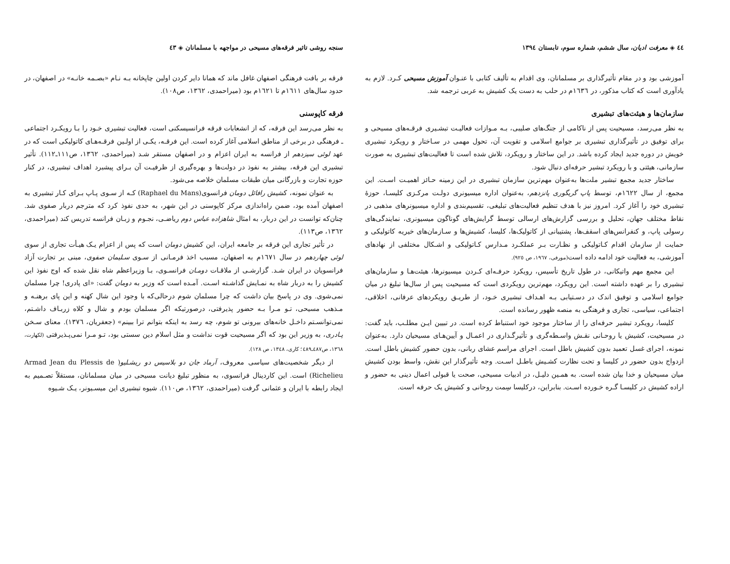سنجه روشی تاثیر فرقه‌های مسیحی در مواجهه با مسلمانان ◈ ٤٣
فرقه بر بافت فرهنگی اصفهان غافل ماند که همانا دایر کردن اولین چاپخانه بـه نـام «بصـمه خانـه» در اصفهان، در حدود سال‌های ١٦١١م تا ١٦٢١م بود (میراحمدی، ١٣٦٢، ص١٠٨).
فرقه کاپوسنی
به نظر می‌رسد این فرقه، که از انشعابات فرقه فرانسیسکنی است، فعالیت تبشیری خـود را بـا رویکـرد اجتماعی ـ فرهنگی در برخی از مناطق اسلامی آغاز کرده است. این فرقـه، یکـی از اولـین فرقـه‌هـای کاتولیکی است که در عهد لوئی سیزدهم از فرانسه به ایران اعزام و در اصفهان مستقر شـد (میراحمدی، ١٣٦٢، ص١١١ـ١١٢). تأثیر تبشیری این فرقه، بیشتر به نفوذ در دولت‌ها و بهره‌گیری از ظرفیـت آن بـرای پیشبرد اهداف تبشیری، در کنار حوزه تجارت و بازرگانی میان طبقات مسلمان خلاصه می‌شود.
به عنوان نمونه، کشیش رافائل دومان فرانسوی(Raphael du Mans) کـه از سـوی پـاپ بـرای کـار تبشیری به اصفهان آمده بود، ضمن راه‌اندازی مرکز کاپوسنی در این شهر، به حدی نفوذ کرد که مترجم دربار صفوی شد. چنان‌که توانست در این دربار، به امثال شاهزاده عباس دوم ریاضـی، نجـوم و زبـان فرانسه تدریس کند (میراحمدی، ١٣٦٢، ص١١٣).
در تأثیر تجاری این فرقه بر جامعه ایران، این کشیش دومان است که پس از اعزام یـک هیـأت تجاری از سوی لوئی چهاردهم در سال ١٦٧١م به اصفهان، مسبب اخذ فرمـانی از سـوی سـلیمان صفوی، مبنی بر تجارت آزاد فرانسویان در ایران شـد. گزارشـی از ملاقـات دومـان فرانسـوی، بـا وزیراعظم شاه نقل شده که اوج نفوذ این کشیش را به دربار شاه به نمـایش گذاشـته اسـت. آمـده است که وزیر به دومان گفت: «ای پادری! چرا مسلمان نمی‌شوی. وی در پاسخ بیان داشت که چرا مسلمان شوم درحالی‌که با وجود این شال کهنه و این پای برهنـه و مـذهب مسیحی، تـو مـرا بـه حضور پذیرفتی، درصورتیکه اگر مسلمان بودم و شال و کلاه زربـاف داشـتم، نمی‌توانسـتم داخـل خانه‌های بیرونی تو شوم، چه رسد به اینکه بتوانم ترا ببینم» (جعفریان، ١٣٧٦). معنای سـخن پـادری، به وزیر این بود که اگر مسیحیت قوت نداشت و مثل اسلام دین سستی بود، تـو مـرا نمی‌پـذیرفتی (لکهارت، ١٣٦٨، ص٤٨٧ـ٤٨٩؛ کاری، ١٣٤٨، ص ١٢٨).
از دیگر شخصیت‌های سیاسی معروف، آرماد جان دو بلاسیس دو ریشـلیو( Armad Jean du Plessis de Richelieu) است. این کاردینال فرانسوی، به منظور تبلیغ دیانت مسیحی در میان مسلمانان، مستقلاً تصـمیم به ایجاد رابطه با ایران و عثمانی گرفت (میراحمدی، ١٣٦٢، ص١١٠). شیوه تبشیری این میسـیونر، یـک شـیوه
٤٤ ◈ معرفت ادیان، سال ششم، شماره سوم، تابستان ١٣٩٤
آموزشی بود و در مقام تأثیرگذاری بر مسلمانان، وی اقدام به تألیف کتابی با عنـوان آموزش مسیحی کـرد. لازم به یادآوری است که کتاب مذکور، در ١٦٣٦م در حلب به دست یک کشیش به عربی ترجمه شد.
سازمان‌ها و هیئت‌های تبشیری
به نظر می‌رسد، مسیحیت پس از ناکامی از جنگ‌های صلیبی، بـه مـوازات فعالیـت تبشـیری فرقـه‌های مسیحی و برای توفیق در تأثیرگذاری تبشیری بر جوامع اسلامی و تقویت آن، تحول مهمی در سـاختار و رویکرد تبشیری خویش در دوره جدید ایجاد کرده باشد. در این ساختار و رویکرد، تلاش شده است تا فعالیت‌های تبشیری به صورت سازمانی، هیئتی و با رویکرد تبشیر حرفه‌ای دنبال شود.
ساختار جدید مجمع تبشیر ملت‌ها به‌عنوان مهم‌ترین سازمان تبشیری در این زمینه حـائز اهمیـت اسـت. این مجمع، از سال ١٦٢٢م، توسط پاپ گریگوری پانزدهم، به‌عنوان اداره میسیونری دولـت مرکـزی کلیسـا، حوزهٔ تبشیری خود را آغاز کرد. امروز نیز با هدف تنظیم فعالیت‌های تبلیغی، تقسیم‌بندی و اداره میسیونرهای مذهبی در نقاط مختلف جهان، تحلیل و بررسی گزارش‌های ارسالی توسط گرایش‌های گوناگون میسیونری، نمایندگی‌های رسولی پاپ، و کنفرانس‌های اسقف‌ها، پشتیبانی از کاتولیک‌ها، کلیسا، کشیش‌ها و سـازمان‌های خیریه کاتولیکی و حمایت از سازمان اقدام کـاتولیکی و نظـارت بـر عملکـرد مـدارس کـاتولیکی و اشـکال مختلفی از نهادهای آموزشی، به فعالیت خود ادامه داده است(مورفی، ١٩٦٧، ص ٩٢٥).
این مجمع مهم واتیکانی، در طول تاریخ تأسیس، رویکرد حرفـه‌ای کـردن میسیونرها، هیئت‌هـا و سازمان‌های تبشیری را بر عهده داشته است. این رویکرد، مهم‌ترین رویکردی است که مسیحیت پس از سال‌ها تبلیغ در میان جوامع اسلامی و توفیق اندک در دسـتیابی بـه اهـداف تبشیری خـود، از طریـق رویکردهای عرفانی، اخلاقی، اجتماعی، سیاسی، تجاری و فرهنگی به منصه ظهور رسانده است.
کلیسا، رویکرد تبشیر حرفه‌ای را از ساختار موجود خود استنباط کرده است. در تبیین ایـن مطلـب، باید گفت: در مسیحیت، کشیش یا روحـانی نقـش واسـطه‌گری و تأثیرگـذاری در اعمـال و آیین‌هـای مسیحیان دارد. به‌عنوان نمونه، اجرای غسل تعمید بدون کشیش باطل است. اجرای مراسم عشای ربانی، بدون حضور کشیش باطل است. ازدواج بدون حضور در کلیسا و تحت نظارت کشـیش باطـل اسـت. وجه تأثیرگذار این نقش، واسط بودن کشیش میان مسیحیان و خدا بیان شده است. به همـین دلیـل، در ادبیات مسیحی، صحت یا قبولی اعمال دینی به حضور و اراده کشیش در کلیسـا گـره خـورده اسـت. بنابراین، درکلیسا سِمت روحانی و کشیش یک حرفه است.